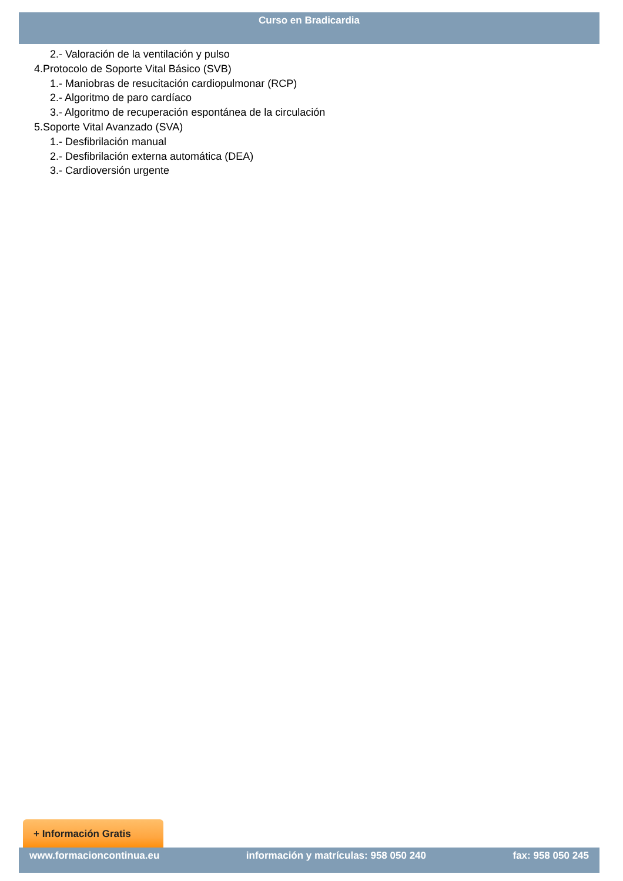Curso en Bradicardia
2.- Valoración de la ventilación y pulso
4.Protocolo de Soporte Vital Básico (SVB)
1.- Maniobras de resucitación cardiopulmonar (RCP)
2.- Algoritmo de paro cardíaco
3.- Algoritmo de recuperación espontánea de la circulación
5.Soporte Vital Avanzado (SVA)
1.- Desfibrilación manual
2.- Desfibrilación externa automática (DEA)
3.- Cardioversión urgente
+ Información Gratis
www.formacioncontinua.eu información y matrículas: 958 050 240 fax: 958 050 245